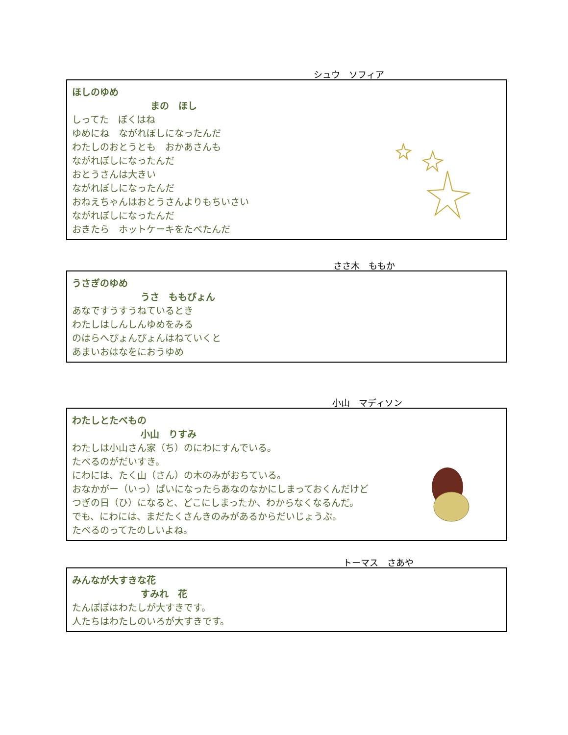シュウ　ソフィア
ほしのゆめ
まの　ほし
しってた　ぼくはね
ゆめにね　ながれぼしになったんだ
わたしのおとうとも　おかあさんも
ながれぼしになったんだ
おとうさんは大きい
ながれぼしになったんだ
おねえちゃんはおとうさんよりもちいさい
ながれぼしになったんだ
おきたら　ホットケーキをたべたんだ
ささ木　ももか
うさぎのゆめ
うさ　ももぴょん
あなですうすうねているとき
わたしはしんしんゆめをみる
のはらへぴょんぴょんはねていくと
あまいおはなをにおうゆめ
小山　マディソン
わたしとたべもの
小山　りすみ
わたしは小山さん家（ち）のにわにすんでいる。
たべるのがだいすき。
にわには、たく山（さん）の木のみがおちている。
おなかがー（いっ）ぱいになったらあなのなかにしまっておくんだけど
つぎの日（ひ）になると、どこにしまったか、わからなくなるんだ。
でも、にわには、まだたくさんきのみがあるからだいじょうぶ。
たべるのってたのしいよね。
トーマス　さあや
みんなが大すきな花
すみれ　花
たんぽぽはわたしが大すきです。
人たちはわたしのいろが大すきです。